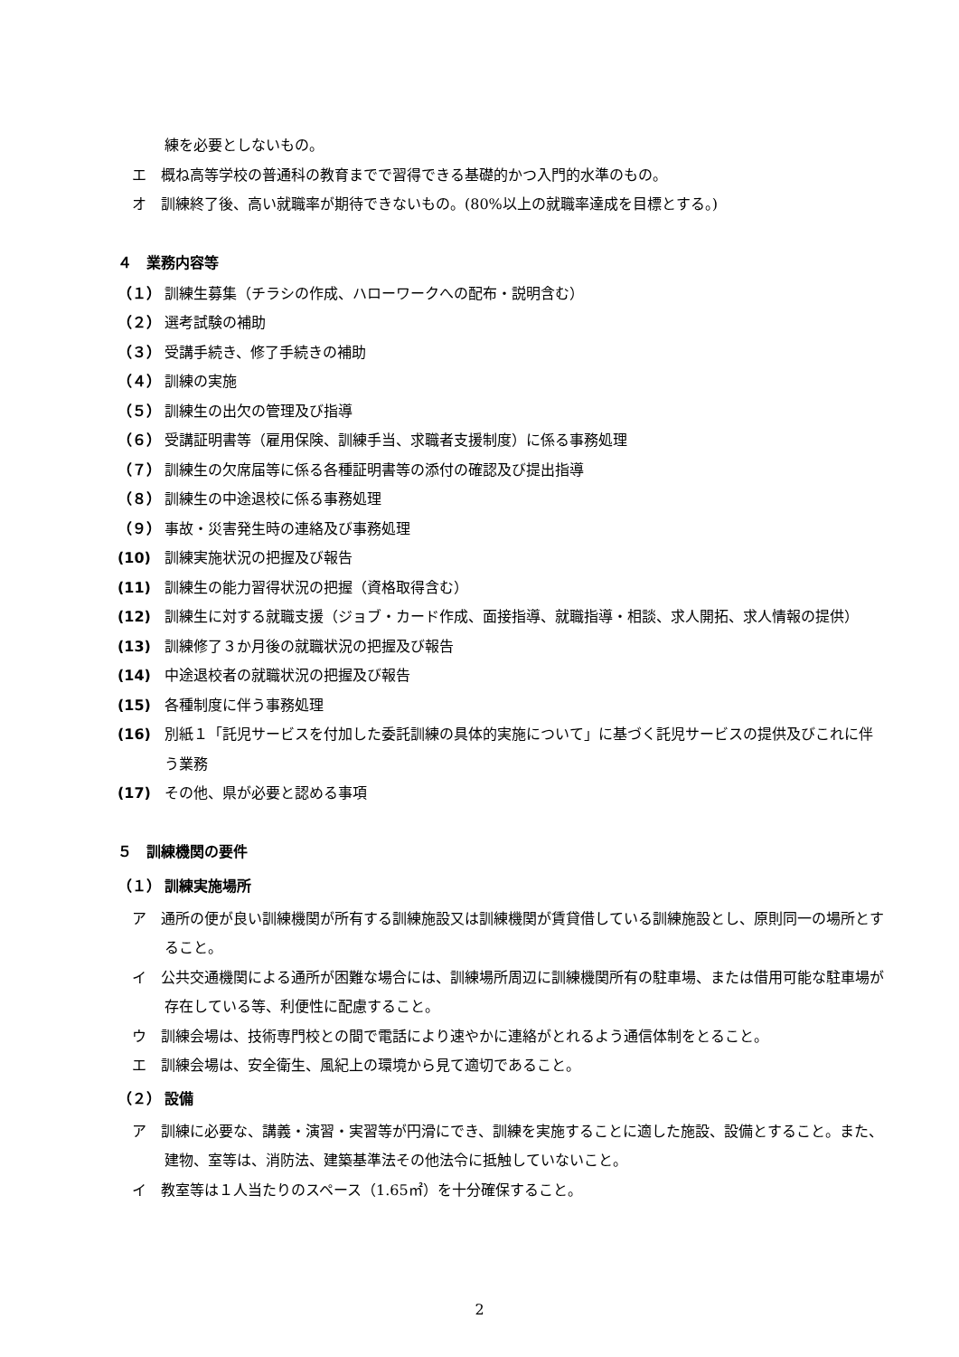練を必要としないもの。
エ　概ね高等学校の普通科の教育までで習得できる基礎的かつ入門的水準のもの。
オ　訓練終了後、高い就職率が期待できないもの。(80%以上の就職率達成を目標とする。)
４　業務内容等
（１） 訓練生募集（チラシの作成、ハローワークへの配布・説明含む）
（２） 選考試験の補助
（３） 受講手続き、修了手続きの補助
（４） 訓練の実施
（５） 訓練生の出欠の管理及び指導
（６） 受講証明書等（雇用保険、訓練手当、求職者支援制度）に係る事務処理
（７） 訓練生の欠席届等に係る各種証明書等の添付の確認及び提出指導
（８） 訓練生の中途退校に係る事務処理
（９） 事故・災害発生時の連絡及び事務処理
(10) 訓練実施状況の把握及び報告
(11) 訓練生の能力習得状況の把握（資格取得含む）
(12) 訓練生に対する就職支援（ジョブ・カード作成、面接指導、就職指導・相談、求人開拓、求人情報の提供）
(13) 訓練修了３か月後の就職状況の把握及び報告
(14) 中途退校者の就職状況の把握及び報告
(15) 各種制度に伴う事務処理
(16) 別紙１「託児サービスを付加した委託訓練の具体的実施について」に基づく託児サービスの提供及びこれに伴う業務
(17) その他、県が必要と認める事項
５　訓練機関の要件
（１） 訓練実施場所
ア　通所の便が良い訓練機関が所有する訓練施設又は訓練機関が賃貸借している訓練施設とし、原則同一の場所とすること。
イ　公共交通機関による通所が困難な場合には、訓練場所周辺に訓練機関所有の駐車場、または借用可能な駐車場が存在している等、利便性に配慮すること。
ウ　訓練会場は、技術専門校との間で電話により速やかに連絡がとれるよう通信体制をとること。
エ　訓練会場は、安全衛生、風紀上の環境から見て適切であること。
（２） 設備
ア　訓練に必要な、講義・演習・実習等が円滑にでき、訓練を実施することに適した施設、設備とすること。また、建物、室等は、消防法、建築基準法その他法令に抵触していないこと。
イ　教室等は１人当たりのスペース（1.65㎡）を十分確保すること。
2